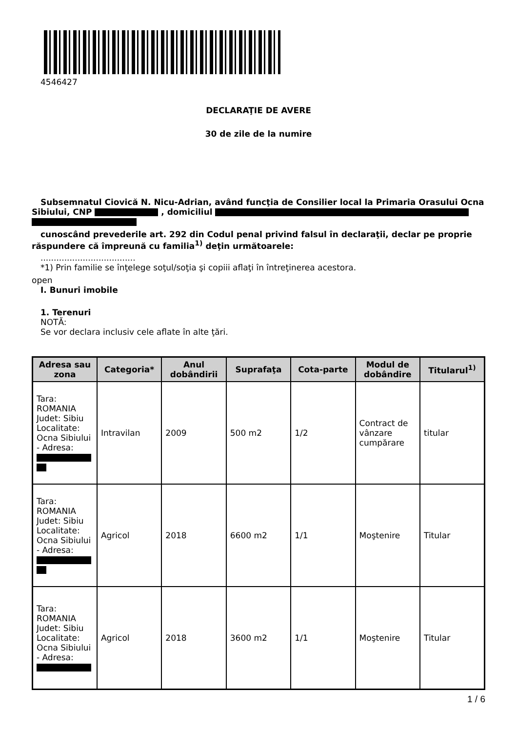4546427
DECLARAŢIE DE AVERE
30 de zile de la numire
Subsemnatul Ciovică N. Nicu-Adrian, având funcţia de Consilier local la Primaria Orasului Ocna
Sibiului, CNP , domiciliul
cunoscând prevederile art. 292 din Codul penal privind falsul în declaraţii, declar pe proprie
răspundere că împreună cu familia<sup>1)</sup> deţin următoarele:
....................................
*1) Prin familie se înţelege soţul/soţia şi copiii aflaţi în întreţinerea acestora.
open
I. Bunuri imobile
1. Terenuri
NOTĂ:
Se vor declara inclusiv cele aflate în alte ţări.
| Adresa sau zona | Categoria* | Anul dobândirii | Suprafaţa | Cota-parte | Modul de dobândire | Titularul<sup>1)</sup> |
| --- | --- | --- | --- | --- | --- | --- |
| Tara: ROMANIA Judet: Sibiu Localitate: Ocna Sibiului - Adresa: | Intravilan | 2009 | 500 m2 | 1/2 | Contract de vânzare cumpărare | titular |
| Tara: ROMANIA Judet: Sibiu Localitate: Ocna Sibiului - Adresa: | Agricol | 2018 | 6600 m2 | 1/1 | Moştenire | Titular |
| Tara: ROMANIA Judet: Sibiu Localitate: Ocna Sibiului - Adresa: | Agricol | 2018 | 3600 m2 | 1/1 | Moştenire | Titular |
1 / 6